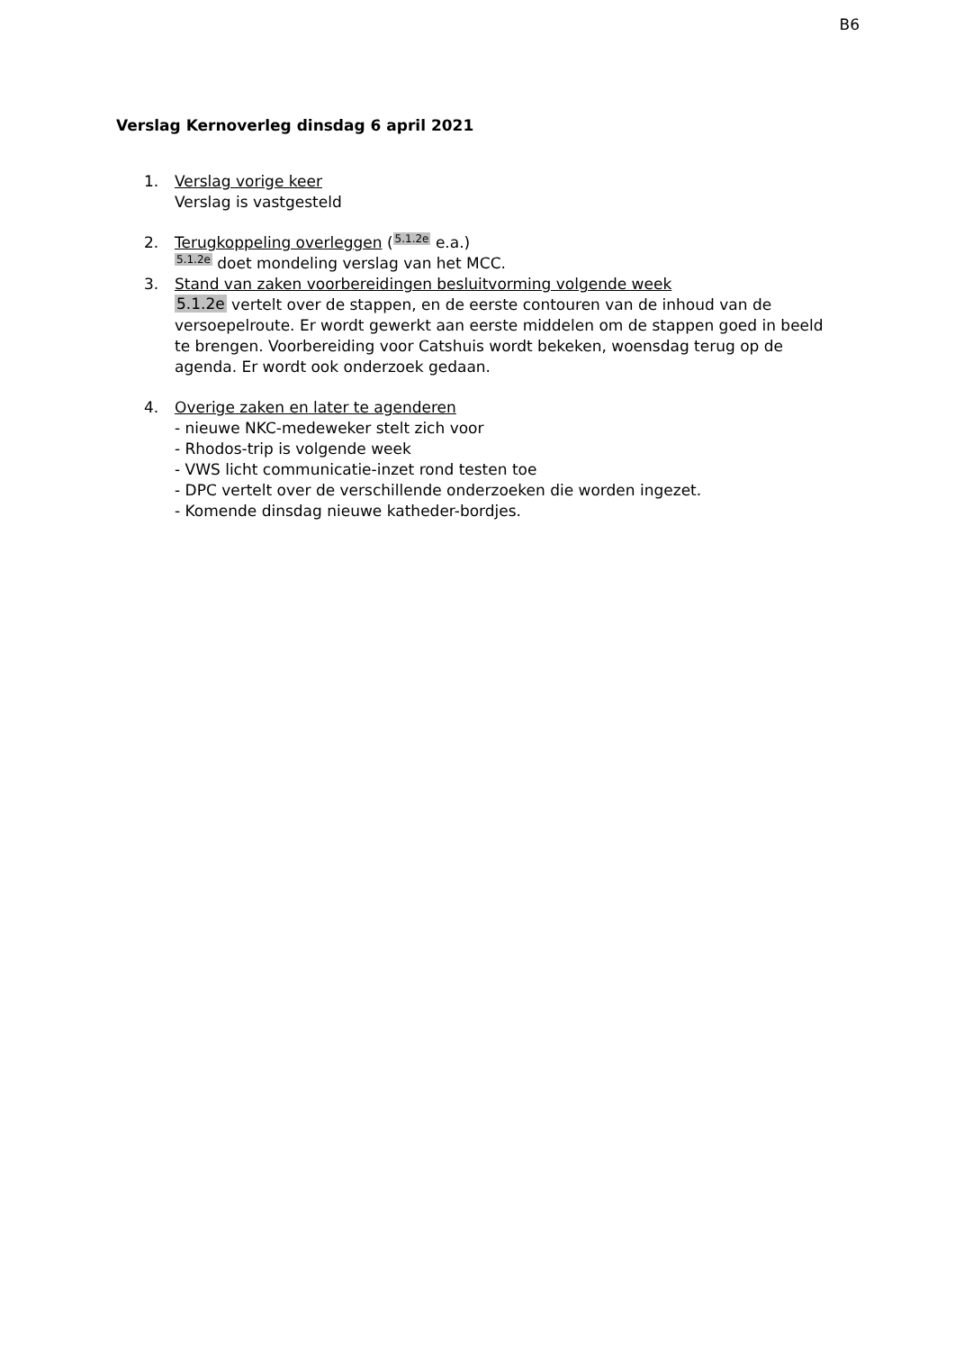B6
Verslag Kernoverleg dinsdag 6 april 2021
1. Verslag vorige keer
Verslag is vastgesteld
2. Terugkoppeling overleggen (5.1.2e e.a.)
5.1.2e doet mondeling verslag van het MCC.
3. Stand van zaken voorbereidingen besluitvorming volgende week
5.1.2e vertelt over de stappen, en de eerste contouren van de inhoud van de versoepelroute. Er wordt gewerkt aan eerste middelen om de stappen goed in beeld te brengen. Voorbereiding voor Catshuis wordt bekeken, woensdag terug op de agenda. Er wordt ook onderzoek gedaan.
4. Overige zaken en later te agenderen
- nieuwe NKC-medeweker stelt zich voor
- Rhodos-trip is volgende week
- VWS licht communicatie-inzet rond testen toe
- DPC vertelt over de verschillende onderzoeken die worden ingezet.
- Komende dinsdag nieuwe katheder-bordjes.